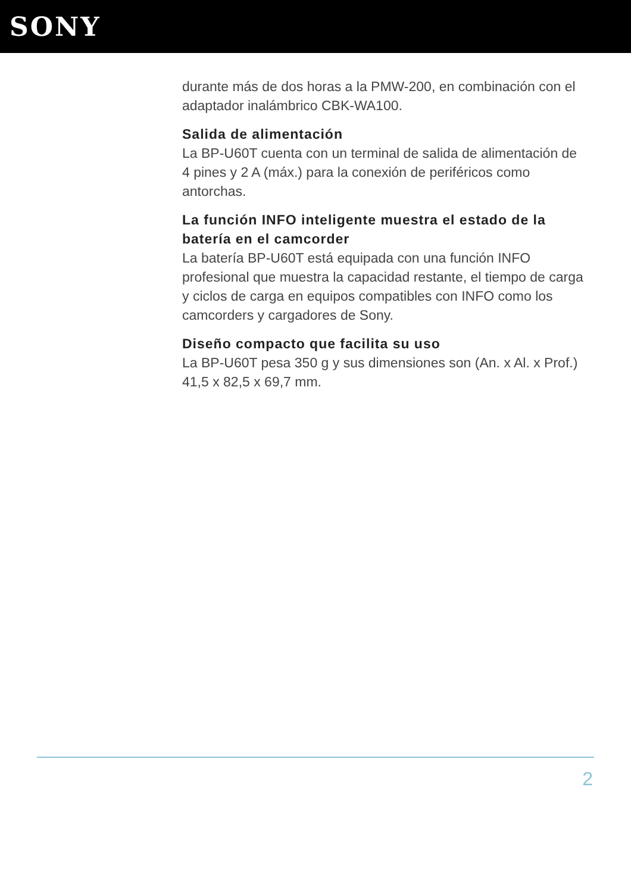SONY
durante más de dos horas a la PMW-200, en combinación con el adaptador inalámbrico CBK-WA100.
Salida de alimentación
La BP-U60T cuenta con un terminal de salida de alimentación de 4 pines y 2 A (máx.) para la conexión de periféricos como antorchas.
La función INFO inteligente muestra el estado de la batería en el camcorder
La batería BP-U60T está equipada con una función INFO profesional que muestra la capacidad restante, el tiempo de carga y ciclos de carga en equipos compatibles con INFO como los camcorders y cargadores de Sony.
Diseño compacto que facilita su uso
La BP-U60T pesa 350 g y sus dimensiones son (An. x Al. x Prof.) 41,5 x 82,5 x 69,7 mm.
2